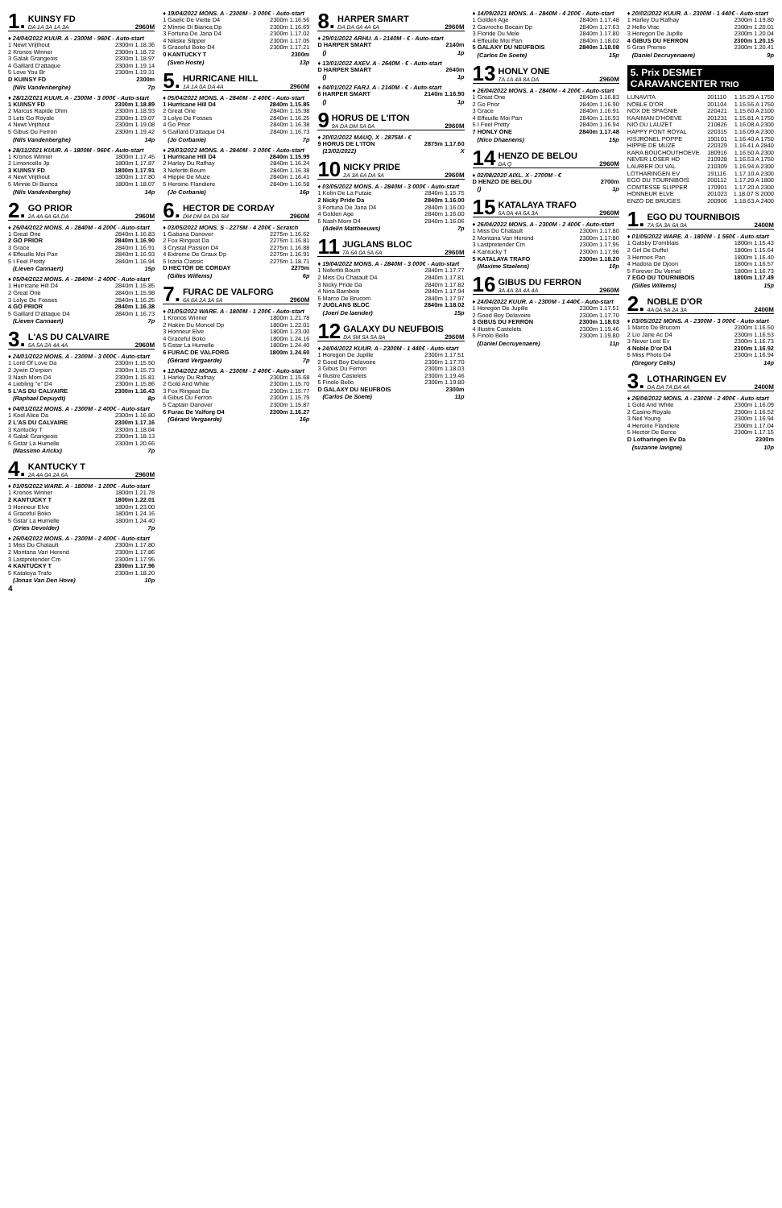1. KUINSY FD
DA 1A 3A 1A 3A 2960M
♦ 24/04/2022 KUUR. A - 2300M - 960€ - Auto-start
| 1 Newt Vrijthout | 2300m 1.18.36 |
| 2 Kronos Winner | 2300m 1.18.72 |
| 3 Galak Grangeois | 2300m 1.18.97 |
| 4 Gaillard D'attaque | 2300m 1.19.14 |
| 5 Love You Br | 2300m 1.19.31 |
| D KUINSY FD | 2300m |
(Nils Vandenberghe) 7p
♦ 28/12/2021 KUUR. A - 2300M - 3 000€ - Auto-start
| 1 KUINSY FD | 2300m 1.18.89 |
| 2 Marcus Rapide Dhm | 2300m 1.18.93 |
| 3 Lets Go Royale | 2300m 1.19.07 |
| 4 Newt Vrijthout | 2300m 1.19.08 |
| 5 Gibus Du Ferron | 2300m 1.19.42 |
(Nils Vandenberghe) 14p
♦ 28/11/2021 KUUR. A - 1800M - 960€ - Auto-start
| 1 Kronos Winner | 1800m 1.17.45 |
| 2 Limoncello Jp | 1800m 1.17.87 |
| 3 KUINSY FD | 1800m 1.17.91 |
| 4 Newt Vrijthout | 1800m 1.17.80 |
| 5 Minnie Di Bianca | 1800m 1.18.07 |
(Nils Vandenberghe) 14p
2. GO PRIOR
2A 4A 6A 6A DA 2960M
♦ 26/04/2022 MONS. A - 2840M - 4 200€ - Auto-start
| 1 Great One | 2840m 1.16.83 |
| 2 GO PRIOR | 2840m 1.16.90 |
| 3 Grace | 2840m 1.16.91 |
| 4 Effeuille Moi Pan | 2840m 1.16.93 |
| 5 I Feel Pretty | 2840m 1.16.94 |
(Lieven Cannaert) 15p
♦ 05/04/2022 MONS. A - 2840M - 2 400€ - Auto-start
| 1 Hurricane Hill D4 | 2840m 1.15.85 |
| 2 Great One | 2840m 1.15.98 |
| 3 Lolye De Fosses | 2840m 1.16.25 |
| 4 GO PRIOR | 2840m 1.16.38 |
| 5 Gaillard D'attaque D4 | 2840m 1.16.73 |
(Lieven Cannaert) 7p
3. L'AS DU CALVAIRE
5A 5A 2A 4A 4A 2960M
♦ 24/01/2022 MONS. A - 2300M - 3 000€ - Auto-start
| 1 Lord Of Love Da | 2300m 1.15.50 |
| 2 Jywin D'erpion | 2300m 1.15.73 |
| 3 Nash Mom D4 | 2300m 1.15.81 |
| 4 Liebling "e" D4 | 2300m 1.15.86 |
| 5 L'AS DU CALVAIRE | 2300m 1.16.43 |
(Raphael Depuydt) 8p
♦ 04/01/2022 MONS. A - 2300M - 2 400€ - Auto-start
| 1 Kool Alice Da | 2300m 1.16.80 |
| 2 L'AS DU CALVAIRE | 2300m 1.17.16 |
| 3 Kantucky T | 2300m 1.18.04 |
| 4 Galak Grangeois | 2300m 1.18.13 |
| 5 Gstar La Humelle | 2300m 1.20.66 |
(Massimo Arickx) 7p
4. KANTUCKY T
2A 4A 0A 2A 6A 2960M
♦ 01/05/2022 WARE. A - 1800M - 1 200€ - Auto-start
| 1 Kronos Winner | 1800m 1.21.78 |
| 2 KANTUCKY T | 1800m 1.22.01 |
| 3 Honneur Elve | 1800m 1.23.00 |
| 4 Graceful Boko | 1800m 1.24.16 |
| 5 Gstar La Humelle | 1800m 1.24.40 |
(Dries Devolder) 7p
♦ 26/04/2022 MONS. A - 2300M - 2 400€ - Auto-start
| 1 Miss Du Chatault | 2300m 1.17.80 |
| 2 Montana Van Herend | 2300m 1.17.86 |
| 3 Lastpretender Cm | 2300m 1.17.95 |
| 4 KANTUCKY T | 2300m 1.17.96 |
| 5 Kataleya Trafo | 2300m 1.18.20 |
(Jonas Van Den Hove) 10p
4
♦ 19/04/2022 MONS. A - 2300M - 3 000€ - Auto-start
| 1 Gaelic De Viette D4 | 2300m 1.16.56 |
| 2 Minnie Di Bianca Dp | 2300m 1.16.69 |
| 3 Fortuna De Jana D4 | 2300m 1.17.02 |
| 4 Nikske Slipper | 2300m 1.17.05 |
| 5 Graceful Boko D4 | 2300m 1.17.21 |
| 0 KANTUCKY T | 2300m |
(Sven Hoste) 13p
5. HURRICANE HILL
1A 1A 0A DA 4A 2960M
♦ 05/04/2022 MONS. A - 2840M - 2 400€ - Auto-start
| 1 Hurricane Hill D4 | 2840m 1.15.85 |
| 2 Great One | 2840m 1.15.98 |
| 3 Lolye De Fosses | 2840m 1.16.25 |
| 4 Go Prior | 2840m 1.16.38 |
| 5 Gaillard D'attaque D4 | 2840m 1.16.73 |
(Jo Corbanie) 7p
♦ 29/03/2022 MONS. A - 2840M - 3 000€ - Auto-start
| 1 Hurricane Hill D4 | 2840m 1.15.99 |
| 2 Harley Du Rafhay | 2840m 1.16.24 |
| 3 Nefertiti Boum | 2840m 1.16.38 |
| 4 Hippie De Muze | 2840m 1.16.41 |
| 5 Heroine Flandiere | 2840m 1.16.58 |
(Jo Corbanie) 16p
6. HECTOR DE CORDAY
DM DM 0A DA 5M 2960M
♦ 03/05/2022 MONS. S - 2275M - 4 200€ - Scratch
| 1 Gabana Danover | 2275m 1.16.62 |
| 2 Fox Ringeat Da | 2275m 1.16.81 |
| 3 Crystal Passion D4 | 2275m 1.16.88 |
| 4 Extreme De Graux Dp | 2275m 1.16.91 |
| 5 Icaria Classic | 2275m 1.18.71 |
| D HECTOR DE CORDAY | 2275m |
(Gilles Willems) 6p
7. FURAC DE VALFORG
6A 6A 2A 3A 5A 2960M
♦ 01/05/2022 WARE. A - 1800M - 1 200€ - Auto-start
| 1 Kronos Winner | 1800m 1.21.78 |
| 2 Hakim Du Moncel Dp | 1800m 1.22.01 |
| 3 Honneur Elve | 1800m 1.23.00 |
| 4 Graceful Boko | 1800m 1.24.16 |
| 5 Gstar La Humelle | 1800m 1.24.40 |
| 6 FURAC DE VALFORG | 1800m 1.24.60 |
(Gérard Vergaerde) 7p
♦ 12/04/2022 MONS. A - 2300M - 2 400€ - Auto-start
| 1 Harley Du Rafhay | 2300m 1.15.68 |
| 2 Gold And White | 2300m 1.15.70 |
| 3 Fox Ringeat Da | 2300m 1.15.77 |
| 4 Gibus Du Ferron | 2300m 1.15.79 |
| 5 Captain Danover | 2300m 1.15.87 |
| 6 Furac De Valforg D4 | 2300m 1.16.27 |
(Gérard Vergaerde) 16p
8. HARPER SMART
DA DA 6A 4A 6A 2960M
♦ 29/01/2022 ARHU. A - 2140M - € - Auto-start
| D HARPER SMART | 2140m |
() 1p
♦ 13/01/2022 AXEV. A - 2640M - € - Auto-start
| D HARPER SMART | 2640m |
() 1p
♦ 04/01/2022 FARJ. A - 2140M - € - Auto-start
| 6 HARPER SMART | 2140m 1.16.90 |
() 1p
9 HORUS DE L'ITON
9A DA DM 5A 0A 2960M
♦ 20/02/2022 MAUQ. X - 2875M - €
| 9 HORUS DE L'ITON | 2875m 1.17.60 |
(13/02/2022) X
10 NICKY PRIDE
2A 3A 6A DA 5A 2960M
♦ 03/05/2022 MONS. A - 2840M - 3 000€ - Auto-start
| 1 Kolin De La Futaie | 2840m 1.15.75 |
| 2 Nicky Pride Da | 2840m 1.16.00 |
| 3 Fortuna De Jana D4 | 2840m 1.16.00 |
| 4 Golden Age | 2840m 1.16.00 |
| 5 Nash Mom D4 | 2840m 1.16.06 |
(Adelin Mattheeuws) 7p
11 JUGLANS BLOC
7A 6A 0A 5A 6A 2960M
♦ 19/04/2022 MONS. A - 2840M - 3 000€ - Auto-start
| 1 Nefertiti Boum | 2840m 1.17.77 |
| 2 Miss Du Chatault D4 | 2840m 1.17.81 |
| 3 Nicky Pride Da | 2840m 1.17.82 |
| 4 Nina Bambois | 2840m 1.17.94 |
| 5 Marco De Brucom | 2840m 1.17.97 |
| 7 JUGLANS BLOC | 2840m 1.18.02 |
(Joeri De laender) 15p
12 GALAXY DU NEUFBOIS
DA 5M 5A 5A 8A 2960M
♦ 24/04/2022 KUUR. A - 2300M - 1 440€ - Auto-start
| 1 Horegon De Jupille | 2300m 1.17.51 |
| 2 Good Boy Delavoire | 2300m 1.17.70 |
| 3 Gibus Du Ferron | 2300m 1.18.03 |
| 4 Illustre Castelets | 2300m 1.19.46 |
| 5 Finolo Bello | 2300m 1.19.80 |
| D GALAXY DU NEUFBOIS | 2300m |
(Carlos De Soete) 11p
♦ 14/09/2021 MONS. A - 2840M - 4 200€ - Auto-start
| 1 Golden Age | 2840m 1.17.48 |
| 2 Gavroche Bocain Dp | 2840m 1.17.63 |
| 3 Floride Du Mele | 2840m 1.17.80 |
| 4 Effeuille Moi Pan | 2840m 1.18.02 |
| 5 GALAXY DU NEUFBOIS | 2840m 1.18.08 |
(Carlos De Soete) 15p
13 HONLY ONE
7A 1A 4A 8A DA 2960M
♦ 26/04/2022 MONS. A - 2840M - 4 200€ - Auto-start
| 1 Great One | 2840m 1.16.83 |
| 2 Go Prior | 2840m 1.16.90 |
| 3 Grace | 2840m 1.16.91 |
| 4 Effeuille Moi Pan | 2840m 1.16.93 |
| 5 I Feel Pretty | 2840m 1.16.94 |
| 7 HONLY ONE | 2840m 1.17.48 |
(Nico Dhaenens) 15p
14 HENZO DE BELOU
DA Q 2960M
♦ 02/08/2020 AIXL. X - 2700M - €
| D HENZO DE BELOU | 2700m |
() 1p
15 KATALAYA TRAFO
5A 0A 4A 6A 3A 2960M
♦ 26/04/2022 MONS. A - 2300M - 2 400€ - Auto-start
| 1 Miss Du Chatault | 2300m 1.17.80 |
| 2 Montana Van Herend | 2300m 1.17.86 |
| 3 Lastpretender Cm | 2300m 1.17.95 |
| 4 Kantucky T | 2300m 1.17.96 |
| 5 KATALAYA TRAFO | 2300m 1.18.20 |
(Maxime Staelens) 10p
16 GIBUS DU FERRON
3A 4A 3A 4A 4A 2960M
♦ 24/04/2022 KUUR. A - 2300M - 1 440€ - Auto-start
| 1 Horegon De Jupille | 2300m 1.17.51 |
| 2 Good Boy Delavoire | 2300m 1.17.70 |
| 3 GIBUS DU FERRON | 2300m 1.18.03 |
| 4 Illustre Castelets | 2300m 1.19.46 |
| 5 Finolo Bello | 2300m 1.19.80 |
(Daniel Decruyenaere) 11p
♦ 20/02/2022 KUUR. A - 2300M - 1 440€ - Auto-start
| 1 Harley Du Rafhay | 2300m 1.19.80 |
| 2 Hello Vrac | 2300m 1.20.01 |
| 3 Horegon De Jupille | 2300m 1.20.04 |
| 4 GIBUS DU FERRON | 2300m 1.20.15 |
| 5 Gran Premio | 2300m 1.20.41 |
(Daniel Decruyenaere) 9p
5. Prix DESMET CARAVANCENTER TRIO
| LUNAVITA | 201110 | 1.15.29 A 1750 |
| NOBLE D'OR | 201104 | 1.15.55 A 1750 |
| NOX DE SPAGNIE | 220421 | 1.15.60 A 2100 |
| KAAIMAN D'HOEVE | 201231 | 1.15.81 A 1750 |
| NIO DU LAUZET | 210826 | 1.16.08 A 2300 |
| HAPPY PONT ROYAL | 220315 | 1.16.09 A 2300 |
| KISJRONEL POPPE | 190101 | 1.16.40 A 1750 |
| HIPPIE DE MUZE | 220329 | 1.16.41 A 2840 |
| KARA BOUCHOUTHOEVE | 180916 | 1.16.50 A 2300 |
| NEVER LOSER HD | 210928 | 1.16.53 A 1750 |
| LAURIER DU VAL | 210309 | 1.16.94 A 2300 |
| LOTHARINGEN EV | 191116 | 1.17.10 A 2300 |
| EGO DU TOURNIBOIS | 200112 | 1.17.20 A 1800 |
| COMTESSE SLIPPER | 170901 | 1.17.20 A 2300 |
| HONNEUR ELVE | 201023 | 1.18.07 S 2000 |
| ENZO DE BRUGES | 200906 | 1.18.63 A 2400 |
1. EGO DU TOURNIBOIS
7A 5A 3A 6A 0A 2400M
♦ 01/05/2022 WARE. A - 1800M - 1 560€ - Auto-start
| 1 Gatsby D'omblais | 1800m 1.15.43 |
| 2 Girl De Duffel | 1800m 1.15.64 |
| 3 Hermes Pan | 1800m 1.16.40 |
| 4 Hadora De Djoon | 1800m 1.16.57 |
| 5 Forever Du Vernet | 1800m 1.16.73 |
| 7 EGO DU TOURNIBOIS | 1800m 1.17.49 |
(Gilles Willems) 15p
2. NOBLE D'OR
4A 0A 5A 2A 3A 2400M
♦ 03/05/2022 MONS. A - 2300M - 3 000€ - Auto-start
| 1 Marco De Brucom | 2300m 1.16.50 |
| 2 Lio Jane Ac D4 | 2300m 1.16.53 |
| 3 Never Lost Ev | 2300m 1.16.73 |
| 4 Noble D'or D4 | 2300m 1.16.92 |
| 5 Miss Photo D4 | 2300m 1.16.94 |
(Gregory Celis) 14p
3. LOTHARINGEN EV
DA DA 7A DA 4A 2400M
♦ 26/04/2022 MONS. A - 2300M - 2 400€ - Auto-start
| 1 Gold And White | 2300m 1.16.09 |
| 2 Casino Royale | 2300m 1.16.52 |
| 3 Neil Young | 2300m 1.16.94 |
| 4 Heroine Flandiere | 2300m 1.17.04 |
| 5 Hector De Berce | 2300m 1.17.15 |
| D Lotharingen Ev Da | 2300m |
(suzanne lavigne) 10p